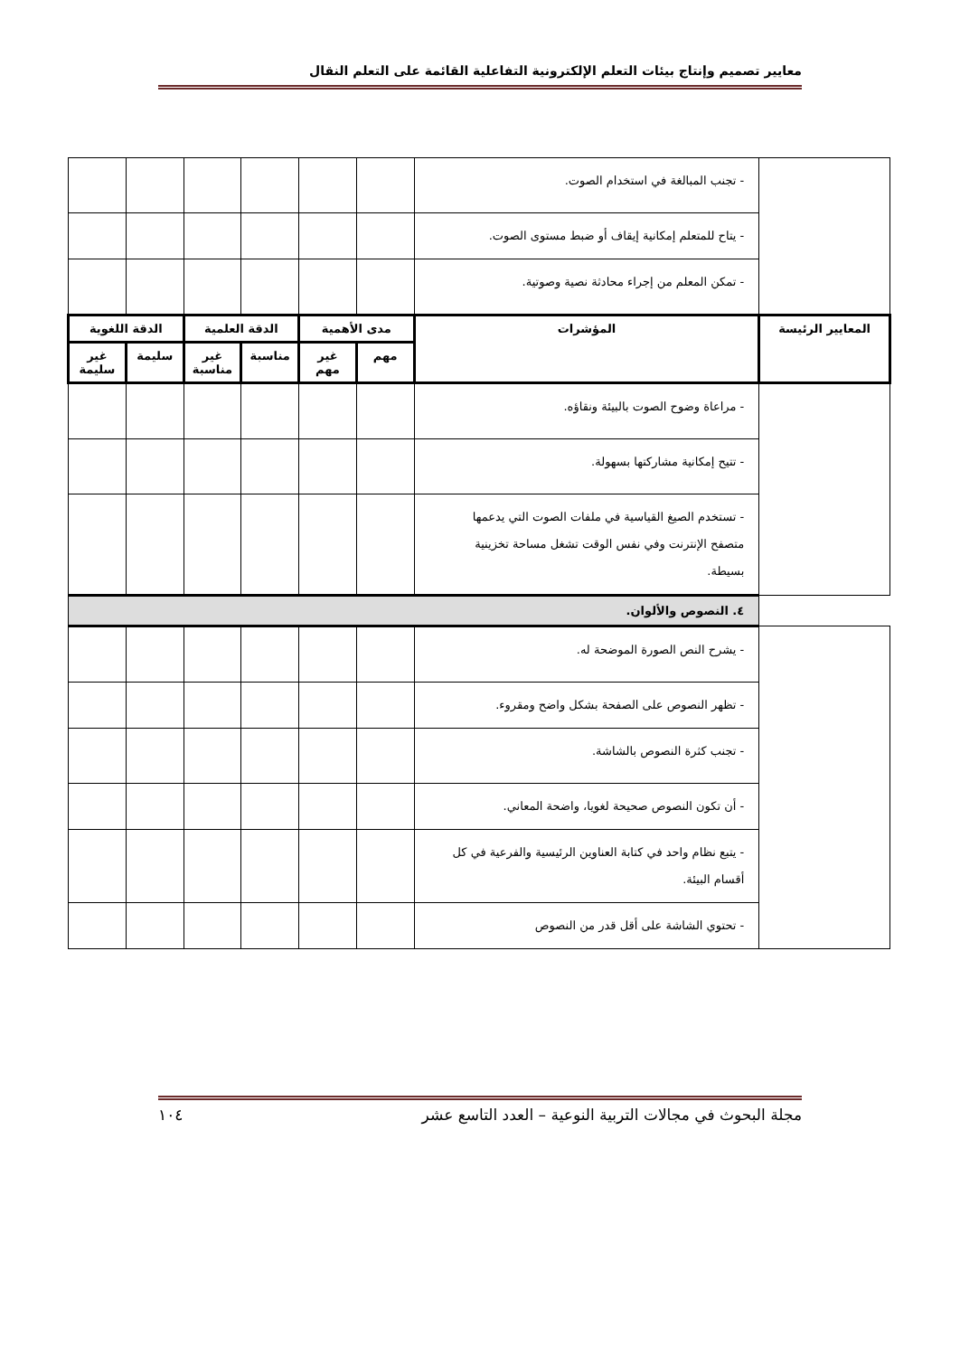معايير تصميم وإنتاج بيئات التعلم الإلكترونية التفاعلية القائمة على التعلم النقال
| | - تجنب المبالغة في استخدام الصوت. | | | | | | |
| | - يتاح للمتعلم إمكانية إيقاف أو ضبط مستوى الصوت. | | | | | | |
| | - تمكن المعلم من إجراء محادثة نصية وصوتية. | | | | | | |
| المعايير الرئيسة | المؤشرات | مدى الأهمية | | الدقة العلمية | | الدقة اللغوية | |
| | | مهم | غير مهم | مناسبة | غير مناسبة | سليمة | غير سليمة |
| | - مراعاة وضوح الصوت بالبيئة ونقاؤه. | | | | | | |
| | - تتيح إمكانية مشاركتها بسهولة. | | | | | | |
| | - تستخدم الصيغ القياسية في ملفات الصوت التي يدعمها متصفح الإنترنت وفي نفس الوقت تشغل مساحة تخزينية بسيطة. | | | | | | |
| | ٤. النصوص والألوان. | | | | | | |
| | - يشرح النص الصورة الموضحة له. | | | | | | |
| | - تظهر النصوص على الصفحة بشكل واضح ومقروء. | | | | | | |
| | - تجنب كثرة النصوص بالشاشة. | | | | | | |
| | - أن تكون النصوص صحيحة لغويا، واضحة المعاني. | | | | | | |
| | - يتبع نظام واحد في كتابة العناوين الرئيسية والفرعية في كل أقسام البيئة. | | | | | | |
| | - تحتوي الشاشة على أقل قدر من النصوص | | | | | | |
مجلة البحوث في مجالات التربية النوعية – العدد التاسع عشر ١٠٤